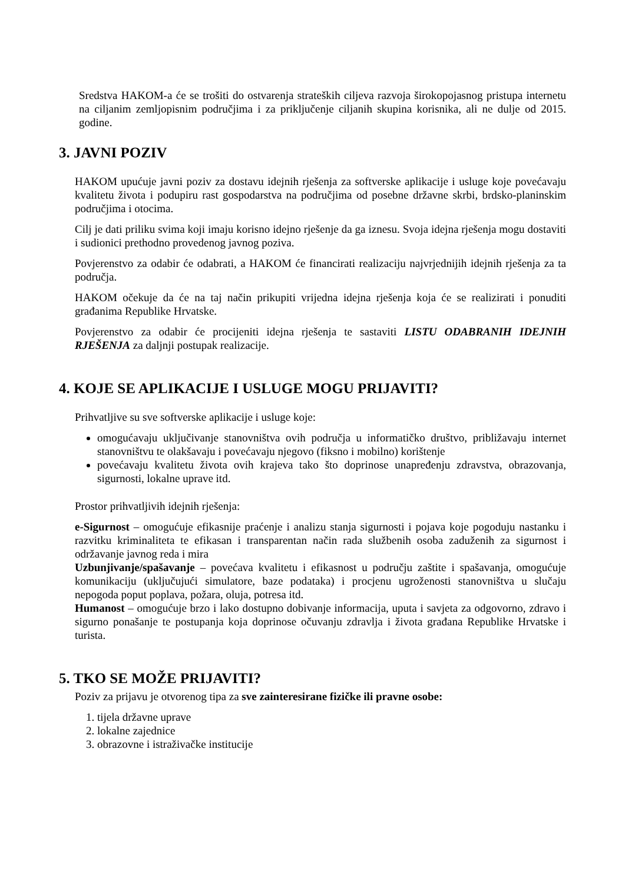Sredstva HAKOM-a će se trošiti do ostvarenja strateških ciljeva razvoja širokopojasnog pristupa internetu na ciljanim zemljopisnim područjima i za priključenje ciljanih skupina korisnika, ali ne dulje od 2015. godine.
3. JAVNI POZIV
HAKOM upućuje javni poziv za dostavu idejnih rješenja za softverske aplikacije i usluge koje povećavaju kvalitetu života i podupiru rast gospodarstva na područjima od posebne državne skrbi, brdsko-planinskim područjima i otocima.
Cilj je dati priliku svima koji imaju korisno idejno rješenje da ga iznesu. Svoja idejna rješenja mogu dostaviti i sudionici prethodno provedenog javnog poziva.
Povjerenstvo za odabir će odabrati, a HAKOM će financirati realizaciju najvrjednijih idejnih rješenja za ta područja.
HAKOM očekuje da će na taj način prikupiti vrijedna idejna rješenja koja će se realizirati i ponuditi građanima Republike Hrvatske.
Povjerenstvo za odabir će procijeniti idejna rješenja te sastaviti LISTU ODABRANIH IDEJNIH RJEŠENJA za daljnji postupak realizacije.
4. KOJE SE APLIKACIJE I USLUGE MOGU PRIJAVITI?
Prihvatljive su sve softverske aplikacije i usluge koje:
omogućavaju uključivanje stanovništva ovih područja u informatičko društvo, približavaju internet stanovništvu te olakšavaju i povećavaju njegovo (fiksno i mobilno) korištenje
povećavaju kvalitetu života ovih krajeva tako što doprinose unapređenju zdravstva, obrazovanja, sigurnosti, lokalne uprave itd.
Prostor prihvatljivih idejnih rješenja:
e-Sigurnost – omogućuje efikasnije praćenje i analizu stanja sigurnosti i pojava koje pogoduju nastanku i razvitku kriminaliteta te efikasan i transparentan način rada službenih osoba zaduženih za sigurnost i održavanje javnog reda i mira
Uzbunjivanje/spašavanje – povećava kvalitetu i efikasnost u području zaštite i spašavanja, omogućuje komunikaciju (uključujući simulatore, baze podataka) i procjenu ugroženosti stanovništva u slučaju nepogoda poput poplava, požara, oluja, potresa itd.
Humanost – omogućuje brzo i lako dostupno dobivanje informacija, uputa i savjeta za odgovorno, zdravo i sigurno ponašanje te postupanja koja doprinose očuvanju zdravlja i života građana Republike Hrvatske i turista.
5. TKO SE MOŽE PRIJAVITI?
Poziv za prijavu je otvorenog tipa za sve zainteresirane fizičke ili pravne osobe:
1. tijela državne uprave
2. lokalne zajednice
3. obrazovne i istraživačke institucije